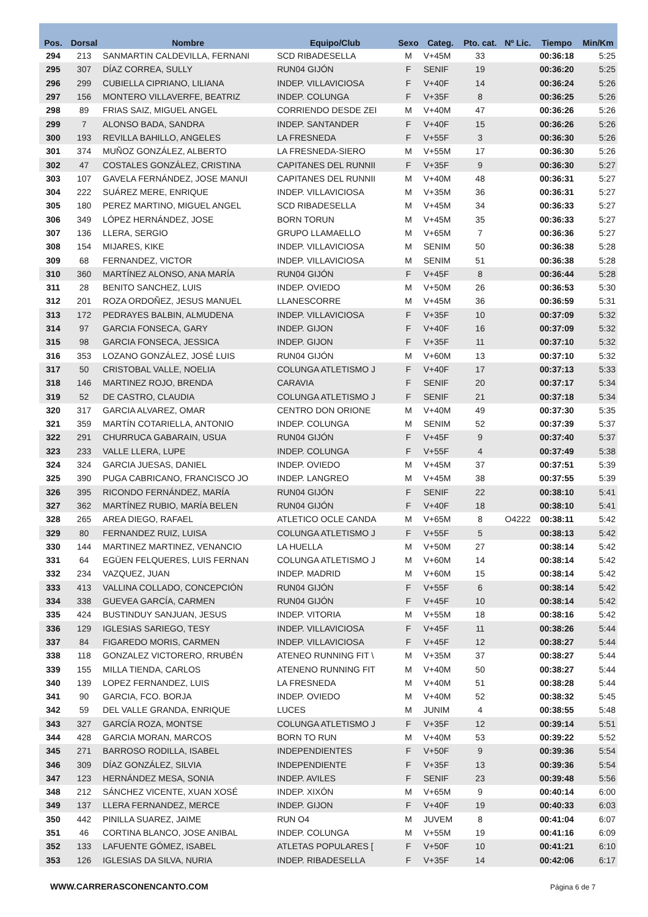| Pos. | Dorsal | Nombre | Equipo/Club | Sexo | Categ. | Pto. cat. | Nº Lic. | Tiempo | Min/Km |
| --- | --- | --- | --- | --- | --- | --- | --- | --- | --- |
| 294 | 213 | SANMARTIN CALDEVILLA, FERNANI | SCD RIBADESELLA | M | V+45M | 33 | | 00:36:18 | 5:25 |
| 295 | 307 | DÍAZ CORREA, SULLY | RUN04 GIJÓN | F | SENIF | 19 | | 00:36:20 | 5:25 |
| 296 | 299 | CUBIELLA CIPRIANO, LILIANA | INDEP. VILLAVICIOSA | F | V+40F | 14 | | 00:36:24 | 5:26 |
| 297 | 156 | MONTERO VILLAVERFE, BEATRIZ | INDEP. COLUNGA | F | V+35F | 8 | | 00:36:25 | 5:26 |
| 298 | 89 | FRIAS SAIZ, MIGUEL ANGEL | CORRIENDO DESDE ZEI | M | V+40M | 47 | | 00:36:26 | 5:26 |
| 299 | 7 | ALONSO BADA, SANDRA | INDEP. SANTANDER | F | V+40F | 15 | | 00:36:26 | 5:26 |
| 300 | 193 | REVILLA BAHILLO, ANGELES | LA FRESNEDA | F | V+55F | 3 | | 00:36:30 | 5:26 |
| 301 | 374 | MUÑOZ GONZÁLEZ, ALBERTO | LA FRESNEDA-SIERO | M | V+55M | 17 | | 00:36:30 | 5:26 |
| 302 | 47 | COSTALES GONZÁLEZ, CRISTINA | CAPITANES DEL RUNNII | F | V+35F | 9 | | 00:36:30 | 5:27 |
| 303 | 107 | GAVELA FERNÁNDEZ, JOSE MANUI | CAPITANES DEL RUNNII | M | V+40M | 48 | | 00:36:31 | 5:27 |
| 304 | 222 | SUÁREZ MERE, ENRIQUE | INDEP. VILLAVICIOSA | M | V+35M | 36 | | 00:36:31 | 5:27 |
| 305 | 180 | PEREZ MARTINO, MIGUEL ANGEL | SCD RIBADESELLA | M | V+45M | 34 | | 00:36:33 | 5:27 |
| 306 | 349 | LÓPEZ HERNÁNDEZ, JOSE | BORN TORUN | M | V+45M | 35 | | 00:36:33 | 5:27 |
| 307 | 136 | LLERA, SERGIO | GRUPO LLAMAELLO | M | V+65M | 7 | | 00:36:36 | 5:27 |
| 308 | 154 | MIJARES, KIKE | INDEP. VILLAVICIOSA | M | SENIM | 50 | | 00:36:38 | 5:28 |
| 309 | 68 | FERNANDEZ, VICTOR | INDEP. VILLAVICIOSA | M | SENIM | 51 | | 00:36:38 | 5:28 |
| 310 | 360 | MARTÍNEZ ALONSO, ANA MARÍA | RUN04 GIJÓN | F | V+45F | 8 | | 00:36:44 | 5:28 |
| 311 | 28 | BENITO SANCHEZ, LUIS | INDEP. OVIEDO | M | V+50M | 26 | | 00:36:53 | 5:30 |
| 312 | 201 | ROZA ORDOÑEZ, JESUS MANUEL | LLANESCORRE | M | V+45M | 36 | | 00:36:59 | 5:31 |
| 313 | 172 | PEDRAYES BALBIN, ALMUDENA | INDEP. VILLAVICIOSA | F | V+35F | 10 | | 00:37:09 | 5:32 |
| 314 | 97 | GARCIA FONSECA, GARY | INDEP. GIJON | F | V+40F | 16 | | 00:37:09 | 5:32 |
| 315 | 98 | GARCIA FONSECA, JESSICA | INDEP. GIJON | F | V+35F | 11 | | 00:37:10 | 5:32 |
| 316 | 353 | LOZANO GONZÁLEZ, JOSÉ LUIS | RUN04 GIJÓN | M | V+60M | 13 | | 00:37:10 | 5:32 |
| 317 | 50 | CRISTOBAL VALLE, NOELIA | COLUNGA ATLETISMO J | F | V+40F | 17 | | 00:37:13 | 5:33 |
| 318 | 146 | MARTINEZ ROJO, BRENDA | CARAVIA | F | SENIF | 20 | | 00:37:17 | 5:34 |
| 319 | 52 | DE CASTRO, CLAUDIA | COLUNGA ATLETISMO J | F | SENIF | 21 | | 00:37:18 | 5:34 |
| 320 | 317 | GARCIA ALVAREZ, OMAR | CENTRO DON ORIONE | M | V+40M | 49 | | 00:37:30 | 5:35 |
| 321 | 359 | MARTÍN COTARIELLA, ANTONIO | INDEP. COLUNGA | M | SENIM | 52 | | 00:37:39 | 5:37 |
| 322 | 291 | CHURRUCA GABARAIN, USUA | RUN04 GIJÓN | F | V+45F | 9 | | 00:37:40 | 5:37 |
| 323 | 233 | VALLE LLERA, LUPE | INDEP. COLUNGA | F | V+55F | 4 | | 00:37:49 | 5:38 |
| 324 | 324 | GARCIA JUESAS, DANIEL | INDEP. OVIEDO | M | V+45M | 37 | | 00:37:51 | 5:39 |
| 325 | 390 | PUGA CABRICANO, FRANCISCO JO | INDEP. LANGREO | M | V+45M | 38 | | 00:37:55 | 5:39 |
| 326 | 395 | RICONDO FERNÁNDEZ, MARÍA | RUN04 GIJÓN | F | SENIF | 22 | | 00:38:10 | 5:41 |
| 327 | 362 | MARTÍNEZ RUBIO, MARÍA BELEN | RUN04 GIJÓN | F | V+40F | 18 | | 00:38:10 | 5:41 |
| 328 | 265 | AREA DIEGO, RAFAEL | ATLETICO OCLE CANDA | M | V+65M | 8 | O4222 | 00:38:11 | 5:42 |
| 329 | 80 | FERNANDEZ RUIZ, LUISA | COLUNGA ATLETISMO J | F | V+55F | 5 | | 00:38:13 | 5:42 |
| 330 | 144 | MARTINEZ MARTINEZ, VENANCIO | LA HUELLA | M | V+50M | 27 | | 00:38:14 | 5:42 |
| 331 | 64 | EGÜEN FELQUERES, LUIS FERNAN | COLUNGA ATLETISMO J | M | V+60M | 14 | | 00:38:14 | 5:42 |
| 332 | 234 | VAZQUEZ, JUAN | INDEP. MADRID | M | V+60M | 15 | | 00:38:14 | 5:42 |
| 333 | 413 | VALLINA COLLADO, CONCEPCIÓN | RUN04 GIJÓN | F | V+55F | 6 | | 00:38:14 | 5:42 |
| 334 | 338 | GUEVEA GARCÍA, CARMEN | RUN04 GIJÓN | F | V+45F | 10 | | 00:38:14 | 5:42 |
| 335 | 424 | BUSTINDUY SANJUAN, JESUS | INDEP. VITORIA | M | V+55M | 18 | | 00:38:16 | 5:42 |
| 336 | 129 | IGLESIAS SARIEGO, TESY | INDEP. VILLAVICIOSA | F | V+45F | 11 | | 00:38:26 | 5:44 |
| 337 | 84 | FIGAREDO MORIS, CARMEN | INDEP. VILLAVICIOSA | F | V+45F | 12 | | 00:38:27 | 5:44 |
| 338 | 118 | GONZALEZ VICTORERO, RRUBÉN | ATENEO RUNNING FIT \ | M | V+35M | 37 | | 00:38:27 | 5:44 |
| 339 | 155 | MILLA TIENDA, CARLOS | ATENENO RUNNING FIT | M | V+40M | 50 | | 00:38:27 | 5:44 |
| 340 | 139 | LOPEZ FERNANDEZ, LUIS | LA FRESNEDA | M | V+40M | 51 | | 00:38:28 | 5:44 |
| 341 | 90 | GARCIA, FCO. BORJA | INDEP. OVIEDO | M | V+40M | 52 | | 00:38:32 | 5:45 |
| 342 | 59 | DEL VALLE GRANDA, ENRIQUE | LUCES | M | JUNIM | 4 | | 00:38:55 | 5:48 |
| 343 | 327 | GARCÍA ROZA, MONTSE | COLUNGA ATLETISMO J | F | V+35F | 12 | | 00:39:14 | 5:51 |
| 344 | 428 | GARCIA MORAN, MARCOS | BORN TO RUN | M | V+40M | 53 | | 00:39:22 | 5:52 |
| 345 | 271 | BARROSO RODILLA, ISABEL | INDEPENDIENTES | F | V+50F | 9 | | 00:39:36 | 5:54 |
| 346 | 309 | DÍAZ GONZÁLEZ, SILVIA | INDEPENDIENTE | F | V+35F | 13 | | 00:39:36 | 5:54 |
| 347 | 123 | HERNÁNDEZ MESA, SONIA | INDEP. AVILES | F | SENIF | 23 | | 00:39:48 | 5:56 |
| 348 | 212 | SÁNCHEZ VICENTE, XUAN XOSÉ | INDEP. XIXÓN | M | V+65M | 9 | | 00:40:14 | 6:00 |
| 349 | 137 | LLERA FERNANDEZ, MERCE | INDEP. GIJON | F | V+40F | 19 | | 00:40:33 | 6:03 |
| 350 | 442 | PINILLA SUAREZ, JAIME | RUN O4 | M | JUVEM | 8 | | 00:41:04 | 6:07 |
| 351 | 46 | CORTINA BLANCO, JOSE ANIBAL | INDEP. COLUNGA | M | V+55M | 19 | | 00:41:16 | 6:09 |
| 352 | 133 | LAFUENTE GÓMEZ, ISABEL | ATLETAS POPULARES [ | F | V+50F | 10 | | 00:41:21 | 6:10 |
| 353 | 126 | IGLESIAS DA SILVA, NURIA | INDEP. RIBADESELLA | F | V+35F | 14 | | 00:42:06 | 6:17 |
WWW.CARRERASCONENCANTO.COM Página 6 de 7